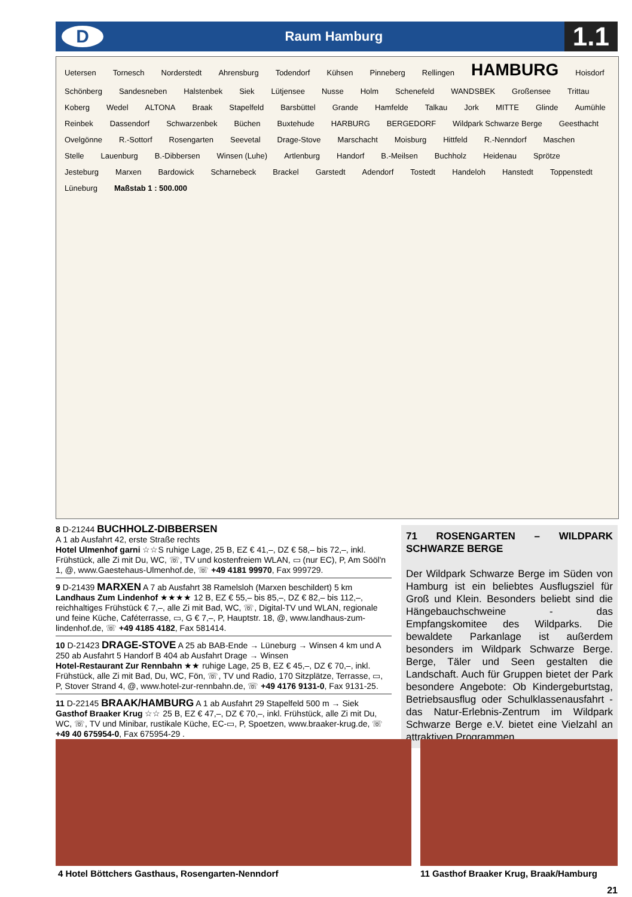D
Raum Hamburg
1.1
Uetersen Tornesch Norderstedt Ahrensburg Todendorf Kühsen Pinneberg Rellingen HAMBURG Hoisdorf Schönberg Sandesneben Halstenbek Siek Lütjensee Nusse Holm Schenefeld WANDSBEK Großensee Trittau Koberg Wedel ALTONA Braak Stapelfeld Barsbüttel Grande Hamfelde Talkau Jork MITTE Glinde Aumühle Reinbek Dassendorf Schwarzenbek Büchen Buxtehude HARBURG BERGEDORF Wildpark Schwarze Berge Geesthacht Ovelgönne R.-Sottorf Rosengarten Seevetal Drage-Stove Marschacht Moisburg Hittfeld R.-Nenndorf Maschen Stelle Lauenburg B.-Dibbersen Winsen (Luhe) Artlenburg Handorf B.-Meilsen Buchholz Heidenau Sprötze Jesteburg Marxen Bardowick Scharnebeck Brackel Garstedt Adendorf Tostedt Handeloh Hanstedt Toppenstedt Lüneburg Maßstab 1 : 500.000
8 D-21244 BUCHHOLZ-DIBBERSEN
A 1 ab Ausfahrt 42, erste Straße rechts
Hotel Ulmenhof garni ☆☆S ruhige Lage, 25 B, EZ € 41,–, DZ € 58,– bis 72,–, inkl. Frühstück, alle Zi mit Du, WC, ☏, TV und kostenfreiem WLAN, ▭ (nur EC), P, Am Sööl'n 1, @, www.Gaestehaus-Ulmenhof.de, ☏ +49 4181 99970, Fax 999729.
9 D-21439 MARXEN A 7 ab Ausfahrt 38 Ramelsloh (Marxen beschildert) 5 km
Landhaus Zum Lindenhof ★★★★ 12 B, EZ € 55,– bis 85,–, DZ € 82,– bis 112,–, reichhaltiges Frühstück € 7,–, alle Zi mit Bad, WC, ☏, Digital-TV und WLAN, regionale und feine Küche, Caféterrasse, ▭, G € 7,–, P, Hauptstr. 18, @, www.landhaus-zum-lindenhof.de, ☏ +49 4185 4182, Fax 581414.
10 D-21423 DRAGE-STOVE A 25 ab BAB-Ende → Lüneburg → Winsen 4 km und A 250 ab Ausfahrt 5 Handorf B 404 ab Ausfahrt Drage → Winsen
Hotel-Restaurant Zur Rennbahn ★★ ruhige Lage, 25 B, EZ € 45,–, DZ € 70,–, inkl. Frühstück, alle Zi mit Bad, Du, WC, Fön, ☏, TV und Radio, 170 Sitzplätze, Terrasse, ▭, P, Stover Strand 4, @, www.hotel-zur-rennbahn.de, ☏ +49 4176 9131-0, Fax 9131-25.
11 D-22145 BRAAK/HAMBURG A 1 ab Ausfahrt 29 Stapelfeld 500 m → Siek
Gasthof Braaker Krug ☆☆ 25 B, EZ € 47,–, DZ € 70,–, inkl. Frühstück, alle Zi mit Du, WC, ☏, TV und Minibar, rustikale Küche, EC-▭, P, Spoetzen, www.braaker-krug.de, ☏ +49 40 675954-0, Fax 675954-29 .
71 ROSENGARTEN – WILDPARK SCHWARZE BERGE
Der Wildpark Schwarze Berge im Süden von Hamburg ist ein beliebtes Ausflugsziel für Groß und Klein. Besonders beliebt sind die Hängebauchschweine - das Empfangskomitee des Wildparks. Die bewaldete Parkanlage ist außerdem besonders im Wildpark Schwarze Berge. Berge, Täler und Seen gestalten die Landschaft. Auch für Gruppen bietet der Park besondere Angebote: Ob Kindergeburtstag, Betriebsausflug oder Schulklassenausfahrt - das Natur-Erlebnis-Zentrum im Wildpark Schwarze Berge e.V. bietet eine Vielzahl an attraktiven Programmen.
4 Hotel Böttchers Gasthaus, Rosengarten-Nenndorf
11 Gasthof Braaker Krug, Braak/Hamburg
21